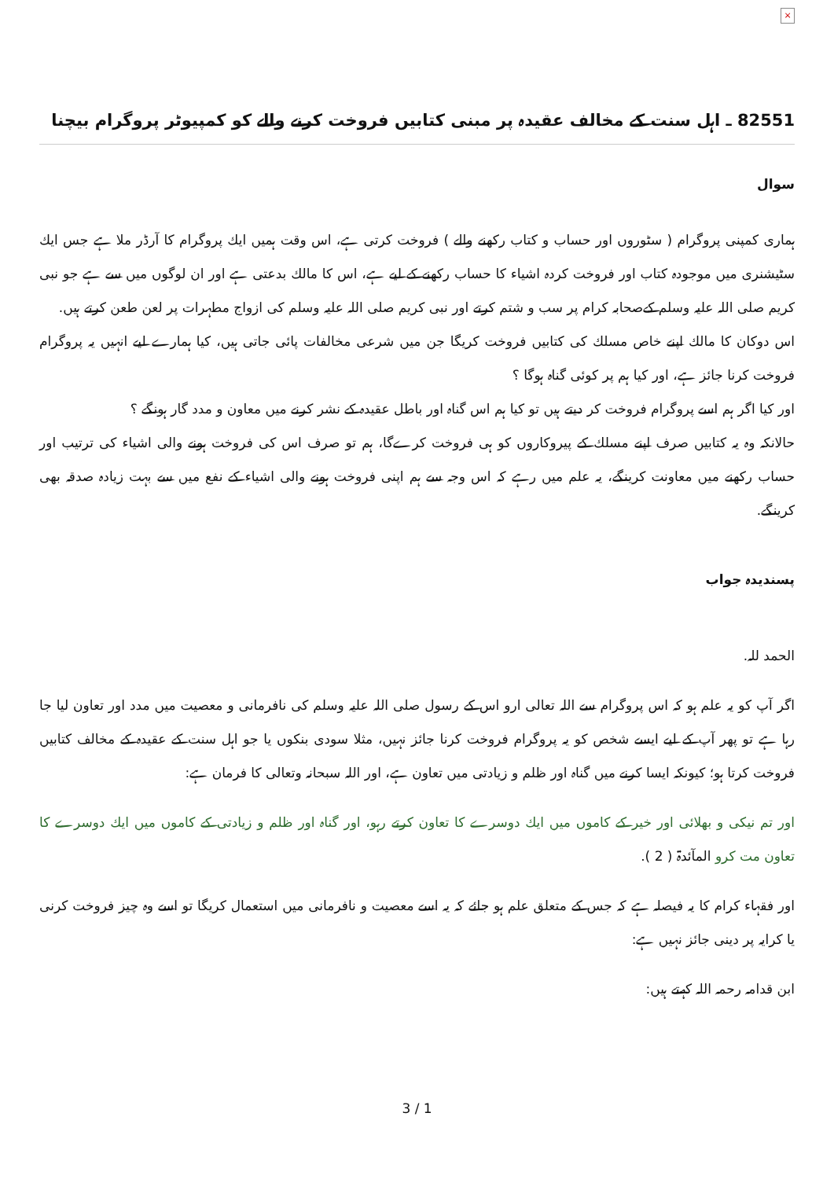×
82551 ـ اہل سنت كے مخالف عقيدہ پر مبنی كتابيں فروخت كرنے والے كو كمپيوٹر پروگرام بيچنا
سوال
ہمارى كمپنى پروگرام ( سٹوروں اور حساب و كتاب ركھنے والے ) فروخت كرتى ہے، اس وقت ہميں ايك پروگرام كا آرڈر ملا ہے جس ايك سٹيشنرى ميں موجودہ كتاب اور فروخت كردہ اشياء كا حساب ركھنے كے ليے ہے، اس كا مالك بدعتى ہے اور ان لوگوں ميں سے ہے جو نبى كريم صلى اللہ عليہ وسلم كےصحابہ كرام پر سب و شتم كرتے اور نبى كريم صلى اللہ عليہ وسلم كى ازواج مطہرات پر لعن طعن كرتے ہيں.
اس دوكان كا مالك اپنے خاص مسلك كى كتابيں فروخت كريگا جن ميں شرعى مخالفات پائى جاتى ہيں، كيا ہمارے ليے انہيں يہ پروگرام فروخت كرنا جائز ہے، اور كيا ہم پر كوئى گناہ ہوگا ؟
اور كيا اگر ہم اسے پروگرام فروخت كر ديتے ہيں تو كيا ہم اس گناہ اور باطل عقيدہ كے نشر كرنے ميں معاون و مدد گار ہونگے ؟
حالانكہ وہ يہ كتابيں صرف اپنے مسلك كے پيروكاروں كو ہى فروخت كرےگا، ہم تو صرف اس كى فروخت ہونے والى اشياء كى ترتيب اور حساب ركھنے ميں معاونت كرينگے، يہ علم ميں رہے كہ اس وجہ سے ہم اپنى فروخت ہونے والى اشياء كے نفع ميں سے بہت زيادہ صدقہ بھى كرينگے.
پسنديدہ جواب
الحمد للہ.
اگر آپ كو يہ علم ہو كہ اس پروگرام سے اللہ تعالى ارو اس كے رسول صلى اللہ عليہ وسلم كى نافرمانى و معصيت ميں مدد اور تعاون ليا جا رہا ہے تو پھر آپ كے ليے ايسے شخص كو يہ پروگرام فروخت كرنا جائز نہيں، مثلا سودى بنكوں يا جو اہل سنت كے عقيدہ كے مخالف كتابيں فروخت كرتا ہو؛ كيونكہ ايسا كرنے ميں گناہ اور ظلم و زيادتى ميں تعاون ہے، اور اللہ سبحانہ وتعالى كا فرمان ہے:
اور تم نيكى و بھلائى اور خير كے كاموں ميں ايك دوسرے كا تعاون كرتے رہو، اور گناہ اور ظلم و زيادتى كے كاموں ميں ايك دوسرے كا تعاون مت كرو المآئدۃ ( 2 ).
اور فقہاء كرام كا يہ فيصلہ ہے كہ جس كے متعلق علم ہو جائے كہ يہ اسے معصيت و نافرمانى ميں استعمال كريگا تو اسے وہ چيز فروخت كرنى يا كرايہ پر دينى جائز نہيں ہے:
ابن قدامہ رحمہ اللہ كہتے ہيں:
3 / 1